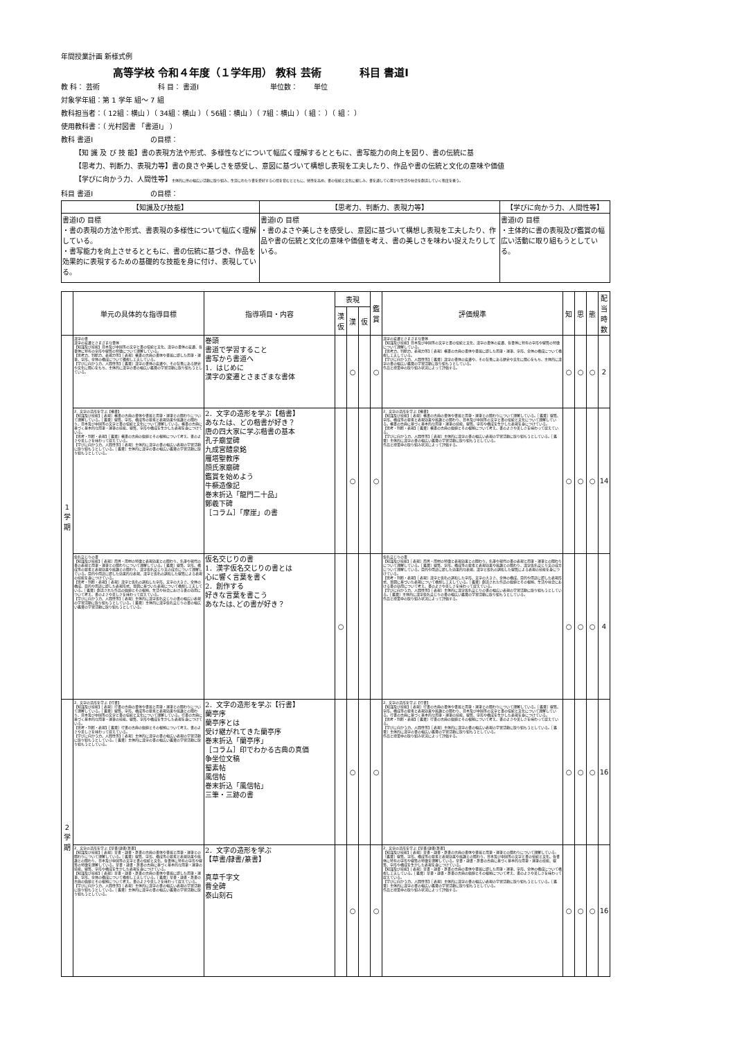年間授業計画 新様式例
高等学校 令和４年度（１学年用） 教科 芸術 　　　 科目 書道Ⅰ
教 科： 芸術 　　　　　　　　科 目： 書道Ⅰ 　　　　　　　　　　単位数： 　　単位
対象学年組：第 1 学年 組～ 7 組
教科担当者：（ 12組：横山 ）（ 34組：横山 ）（ 56組：横山 ）（ 7組：横山 ）（ 組： ）（ 組： ）
使用教科書：（ 光村図書 「書道Ⅰ」 ）
教科 書道Ⅰ 　　　　　　　　の目標：
【知 識 及 び 技 能】書の表現方法や形式、多様性などについて幅広く理解するとともに、書写能力の向上を図り、書の伝統に基
【思考力、判断力、表現力等】書の良さや美しさを感受し、意図に基づいて構想し表現を工夫したり、作品や書の伝統と文化の意味や価値
【学びに向かう力、人間性等】主体的に所の幅広い活動に取り組み、生涯にわたり書を愛好する心情を育むとともに、感性を高め、書の伝統と文化に親しみ、書を通して心豊かな生活や社会を創造していく態度を養う。
科目 書道Ⅰ 　　　　　　　　の目標：
| 【知識及び技能】 | 【思考力、判断力、表現力等】 | 【学びに向かう力、人間性等】 |
| --- | --- | --- |
| 書道Ⅰの 目標 ・書の表現の方法や形式、書表現の多様性について幅広く理解している。 ・書写能力を向上させるとともに、書の伝統に基づき、作品を効果的に表現するための基礎的な技能を身に付け、表現している。 | 書道Ⅰの 目標 ・書のよさや美しさを感受し、意図に基づいて構想し表現を工夫したり、作品や書の伝統と文化の意味や価値を考え、書の美しさを味わい捉えたりしている。 | 書道Ⅰの 目標 ・主体的に書の表現及び鑑賞の幅広い活動に取り組もうとしている。 |
| | 単元の具体的な指導目標 | 指導項目・内容 | 表現 | | | 鑑賞 | 評価規準 | 知 | 思 | 態 | 配当時数 |
| --- | --- | --- | --- | --- | --- | --- | --- | --- | --- | --- | --- |
| | | | 漢仮 | 漢 | 仮 | | | | | | |
| 1学期 | 漢字の書 漢字の変遷とさまざまな書体 【知識及び技能】日本及び中国等の文字と書の伝統と文化、漢字の書体の変遷、各書体に特有の字形や線質の特徴について理解している。 【思考力、判断力、表現力等】［表現］楷書の古典の書体や書風に即した用筆・運筆、字形、全体の構成について構想し工夫している。 【学びに向かう力、人間性等】［鑑賞］漢字の書体の変遷や、その背景にある歴史や文化に関心をもち、主体的に漢字の書の幅広い鑑賞の学習活動に取り組もうとしている。 | 巻頭 書道で学習すること 書写から書道へ 1．はじめに 漢字の変遷とさまざまな書体 | | ○ | | ○ | 漢字の変遷とさまざまな書体 【知識及び技能】日本及び中国等の文字と書の伝統と文化、漢字の書体の変遷、各書体に特有の字形や線質の特徴について理解している。 【思考力、判断力、表現力等】［表現］楷書の古典の書体や書風に即した用筆・運筆、字形、全体の構成について構想し工夫している。 【学びに向かう力、人間性等】［鑑賞］漢字の書体の変遷や、その背景にある歴史や文化に関心をもち、主体的に漢字の書の幅広い鑑賞の学習活動に取り組もうとしている。 作品と授業中の取り組み状況によって評価する。 | ○ | ○ | ○ | 2 |
| | 2．文字の造形を学ぶ【楷書】 【知識及び技能】［表現］楷書の古典の書体や書風と用筆・運筆との関わりについて理解している。［鑑賞］線質、字形、構成等の要素と表現効果や風趣との関わり、日本及び中国等の文字と書の伝統と文化について理解している。楷書の古典に基づく基本的な用筆・運筆の技能、線質、字形や構成を生かした表現を身につけている。 【思考・判断・表現】［鑑賞］楷書の古典の価値とその根拠について考え、書のよさや美しさを味わって捉えている。 【学びに向かう力、人間性等】［表現］主体的に漢字の書の幅広い表現の学習活動に取り組もうとしている。［鑑賞］主体的に漢字の書の幅広い鑑賞の学習活動に取り組もうとしている。 | 2．文字の造形を学ぶ【楷書】 あなたは、どの楷書が好き？ 唐の四大家に学ぶ楷書の基本 孔子廟堂碑 九成宮醴泉銘 雁塔聖教序 顔氏家廟碑 鑑賞を始めよう 牛橛造像記 巻末折込「龍門二十品」 鄭羲下碑 ［コラム］「摩崖」の書 | | ○ | | ○ | 2．文字の造形を学ぶ【楷書】 【知識及び技能】［表現］楷書の古典の書体や書風と用筆・運筆との関わりについて理解している。［鑑賞］線質、字形、構成等の要素と表現効果や風趣との関わり、日本及び中国等の文字と書の伝統と文化について理解している。楷書の古典に基づく基本的な用筆・運筆の技能、線質、字形や構成を生かした表現を身につけている。 【思考・判断・表現】［鑑賞］楷書の古典の価値とその根拠について考え、書のよさや美しさを味わって捉えている。 【学びに向かう力、人間性等】［表現］主体的に漢字の書の幅広い表現の学習活動に取り組もうとしている。［鑑賞］主体的に漢字の書の幅広い鑑賞の学習活動に取り組もうとしている。 作品と授業中の取り組み状況によって評価する。 | ○ | ○ | ○ | 14 |
| | 仮名交じりの書 【知識及び技能】［表現］用具・用材の特徴と表現効果との関わり、名筆や現代の書の表現と用筆・運筆との関わりについて理解している。［鑑賞］線質、字形、構成等の要素と表現効果や風趣との関わり、漢字仮名交じり文の成立について理解している。目的や用途に即した効果的な表現、漢字と仮名の調和した線質による表現の技能を身につけている。 【思考・判断・表現】［表現］漢字と仮名の調和した字形、文字の大きさ、全体の構成、目的や用途に即した表現形式、意図に基づいた表現について構想し工夫している。［鑑賞］創造された作品の価値とその根拠、生活や社会における書の効用について考え、書のよさや美しさを味わって捉えている。 【学びに向かう力、人間性等】［表現］主体的に漢字仮名交じりの書の幅広い表現の学習活動に取り組もうとしている。［鑑賞］主体的に漢字仮名交じりの書の幅広い鑑賞の学習活動に取り組もうとしている。 | 仮名交じりの書 1．漢字仮名交じりの書とは 心に響く言葉を書く 2．創作する 好きな言葉を書こう あなたは､どの書が好き？ | ○ | | | | 仮名交じりの書 【知識及び技能】［表現］用具・用材の特徴と表現効果との関わり、名筆や現代の書の表現と用筆・運筆との関わりについて理解している。［鑑賞］線質、字形、構成等の要素と表現効果や風趣との関わり、漢字仮名交じり文の成立について理解している。目的や用途に即した効果的な表現、漢字と仮名の調和した線質による表現の技能を身につけている。 【思考・判断・表現】［表現］漢字と仮名の調和した字形、文字の大きさ、全体の構成、目的や用途に即した表現形式、意図に基づいた表現について構想し工夫している。［鑑賞］創造された作品の価値とその根拠、生活や社会における書の効用について考え、書のよさや美しさを味わって捉えている。 【学びに向かう力、人間性等】［表現］主体的に漢字仮名交じりの書の幅広い表現の学習活動に取り組もうとしている。［鑑賞］主体的に漢字仮名交じりの書の幅広い鑑賞の学習活動に取り組もうとしている。 作品と授業中の取り組み状況によって評価する。 | ○ | ○ | ○ | 4 |
| 2学期 | 2．文字の造形を学ぶ【行書】 【知識及び技能】［表現］行書の古典の書体や書風と用筆・運筆との関わりについて理解している。［鑑賞］線質、字形、構成等の要素と表現効果や風趣との関わり、日本及び中国等の文字と書の伝統と文化について理解している。行書の古典に基づく基本的な用筆・運筆の技能、線質、字形や構成を生かした表現を身につけている。 【思考・判断・表現】［鑑賞］行書の古典の価値とその根拠について考え、書のよさや美しさを味わって捉えている。 【学びに向かう力、人間性等】［表現］主体的に漢字の書の幅広い表現の学習活動に取り組もうとしている。［鑑賞］主体的に漢字の書の幅広い鑑賞の学習活動に取り組もうとしている。 | 2．文字の造形を学ぶ【行書】 蘭亭序 蘭亭序とは 受け継がれてきた蘭亭序 巻末折込「蘭亭序」 ［コラム］印でわかる古典の真価 争坐位文稿 蜀素帖 風信帖 巻末折込「風信帖」 三筆・三跡の書 | | ○ | | ○ | 2．文字の造形を学ぶ【行書】 【知識及び技能】［表現］行書の古典の書体や書風と用筆・運筆との関わりについて理解している。［鑑賞］線質、字形、構成等の要素と表現効果や風趣との関わり、日本及び中国等の文字と書の伝統と文化について理解している。行書の古典に基づく基本的な用筆・運筆の技能、線質、字形や構成を生かした表現を身につけている。 【思考・判断・表現】［鑑賞］行書の古典の価値とその根拠について考え、書のよさや美しさを味わって捉えている。 【学びに向かう力、人間性等】［表現］主体的に漢字の書の幅広い表現の学習活動に取り組もうとしている。［鑑賞］主体的に漢字の書の幅広い鑑賞の学習活動に取り組もうとしている。 作品と授業中の取り組み状況によって評価する。 | ○ | ○ | ○ | 16 |
| | 2．文字の造形を学ぶ【草書/隷書/篆書】 【知識及び技能】［表現］草書・隷書・篆書の古典の書体や書風と用筆・運筆との関わりについて理解している。［鑑賞］線質、字形、構成等の要素と表現効果や風趣との関わり、日本及び中国等の文字と書の伝統と文化、各書体に特有の字形や線質の特徴を理解している。草書・隷書・篆書の古典に基づく基本的な用筆・運筆の技能、線質、字形や構成を生かした表現を身につけている。 【知識及び技能】［表現］草書・隷書・篆書の古典の書体や書風に即した用筆・運筆、字形、全体の構成について構想し工夫している。［鑑賞］草書・隷書・篆書の古典の価値とその根拠について考え、書のよさや美しさを味わって捉えている。 【学びに向かう力、人間性等】［表現］主体的に漢字の書の幅広い表現の学習活動に取り組もうとしている。［鑑賞］主体的に漢字の書の幅広い鑑賞の学習活動に取り組もうとしている。 | 2．文字の造形を学ぶ 【草書/隷書/篆書】 真草千字文 曹全碑 泰山刻石 | | ○ | | ○ | 2．文字の造形を学ぶ【草書/隷書/篆書】 【知識及び技能】［表現］草書・隷書・篆書の古典の書体や書風と用筆・運筆との関わりについて理解している。［鑑賞］線質、字形、構成等の要素と表現効果や風趣との関わり、日本及び中国等の文字と書の伝統と文化、各書体に特有の字形や線質の特徴を理解している。草書・隷書・篆書の古典に基づく基本的な用筆・運筆の技能、線質、字形や構成を生かした表現を身につけている。 【知識及び技能】［表現］草書・隷書・篆書の古典の書体や書風に即した用筆・運筆、字形、全体の構成について構想し工夫している。［鑑賞］草書・隷書・篆書の古典の価値とその根拠について考え、書のよさや美しさを味わって捉えている。 【学びに向かう力、人間性等】［表現］主体的に漢字の書の幅広い表現の学習活動に取り組もうとしている。［鑑賞］主体的に漢字の書の幅広い鑑賞の学習活動に取り組もうとしている。 作品と授業中の取り組み状況によって評価する。 | ○ | ○ | ○ | 16 |